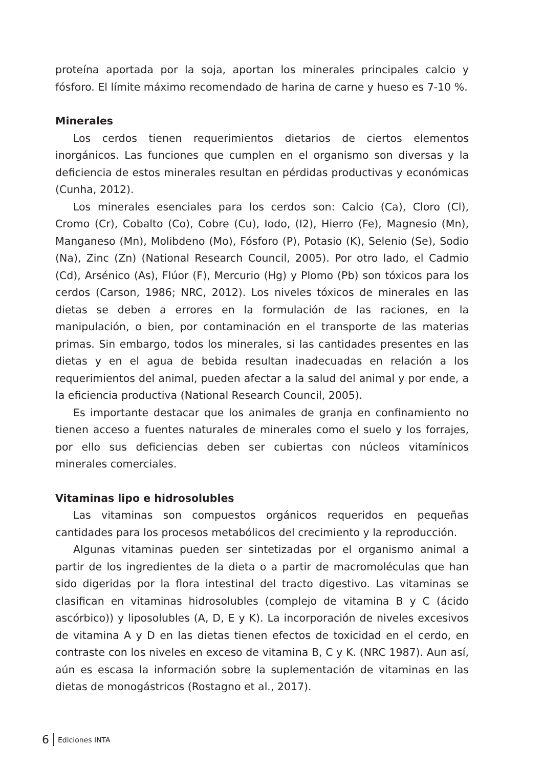proteína aportada por la soja, aportan los minerales principales calcio y fósforo. El límite máximo recomendado de harina de carne y hueso es 7-10 %.
Minerales
Los cerdos tienen requerimientos dietarios de ciertos elementos inorgánicos. Las funciones que cumplen en el organismo son diversas y la deficiencia de estos minerales resultan en pérdidas productivas y económicas (Cunha, 2012).
Los minerales esenciales para los cerdos son: Calcio (Ca), Cloro (Cl), Cromo (Cr), Cobalto (Co), Cobre (Cu), Iodo, (I2), Hierro (Fe), Magnesio (Mn), Manganeso (Mn), Molibdeno (Mo), Fósforo (P), Potasio (K), Selenio (Se), Sodio (Na), Zinc (Zn) (National Research Council, 2005). Por otro lado, el Cadmio (Cd), Arsénico (As), Flúor (F), Mercurio (Hg) y Plomo (Pb) son tóxicos para los cerdos (Carson, 1986; NRC, 2012). Los niveles tóxicos de minerales en las dietas se deben a errores en la formulación de las raciones, en la manipulación, o bien, por contaminación en el transporte de las materias primas. Sin embargo, todos los minerales, si las cantidades presentes en las dietas y en el agua de bebida resultan inadecuadas en relación a los requerimientos del animal, pueden afectar a la salud del animal y por ende, a la eficiencia productiva (National Research Council, 2005).
Es importante destacar que los animales de granja en confinamiento no tienen acceso a fuentes naturales de minerales como el suelo y los forrajes, por ello sus deficiencias deben ser cubiertas con núcleos vitamínicos minerales comerciales.
Vitaminas lipo e hidrosolubles
Las vitaminas son compuestos orgánicos requeridos en pequeñas cantidades para los procesos metabólicos del crecimiento y la reproducción.
Algunas vitaminas pueden ser sintetizadas por el organismo animal a partir de los ingredientes de la dieta o a partir de macromoléculas que han sido digeridas por la flora intestinal del tracto digestivo. Las vitaminas se clasifican en vitaminas hidrosolubles (complejo de vitamina B y C (ácido ascórbico)) y liposolubles (A, D, E y K). La incorporación de niveles excesivos de vitamina A y D en las dietas tienen efectos de toxicidad en el cerdo, en contraste con los niveles en exceso de vitamina B, C y K. (NRC 1987). Aun así, aún es escasa la información sobre la suplementación de vitaminas en las dietas de monogástricos (Rostagno et al., 2017).
6 Ediciones INTA